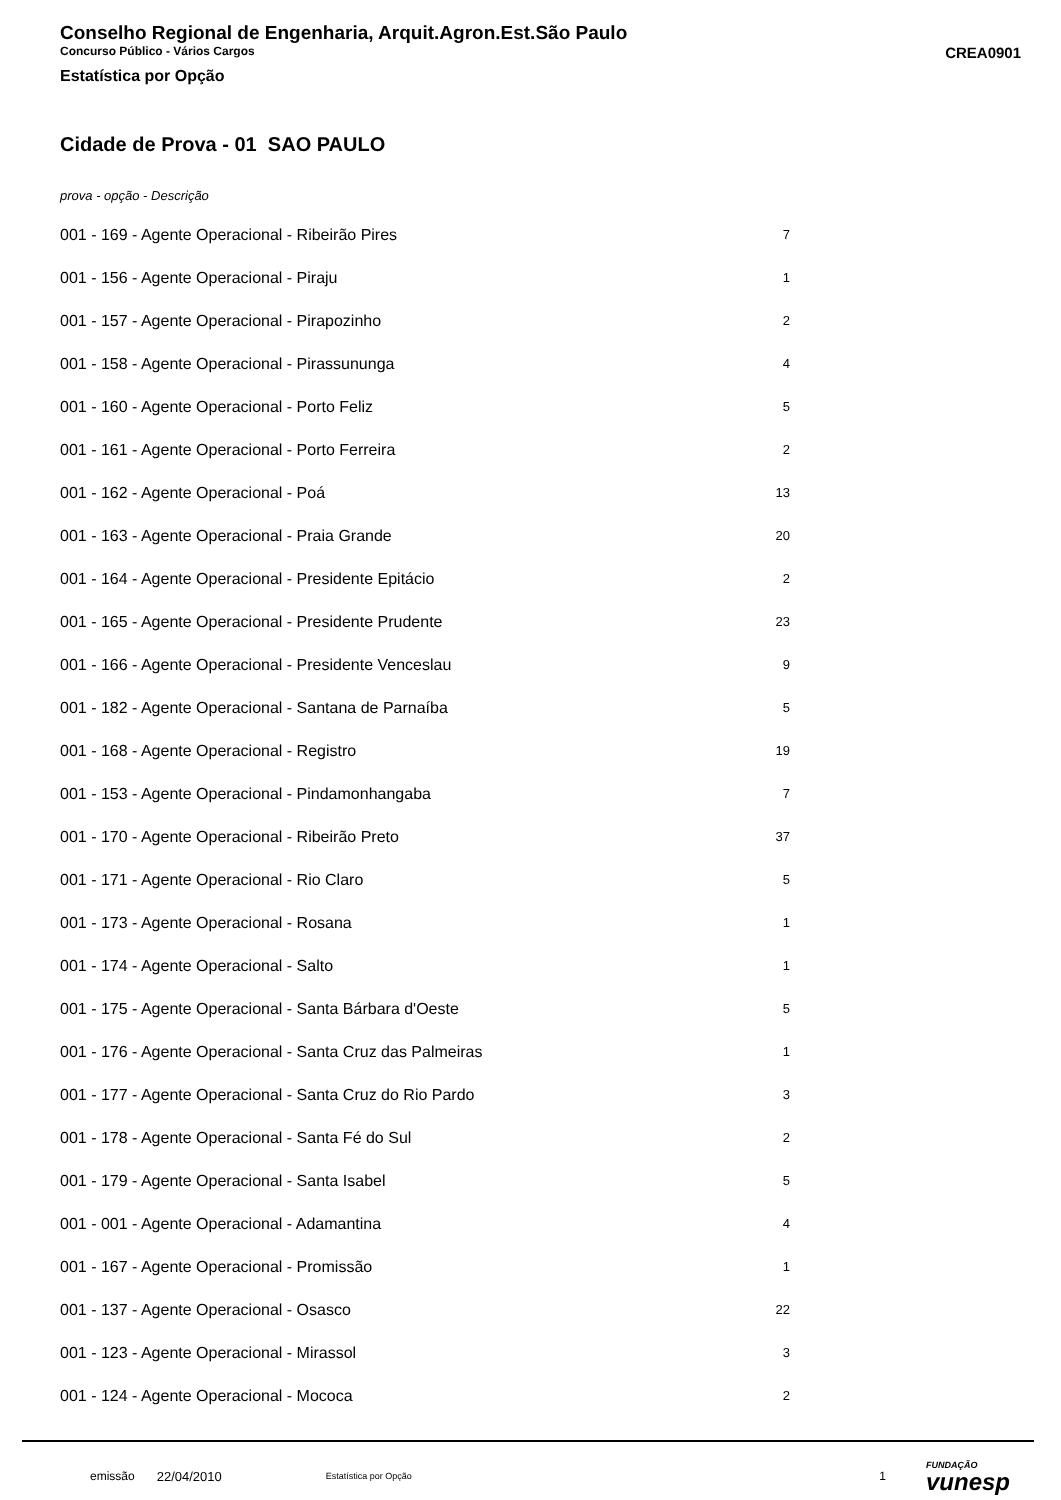Conselho Regional de Engenharia, Arquit.Agron.Est.São Paulo
Concurso Público - Vários Cargos CREA0901
Estatística por Opção
Cidade de Prova - 01 SAO PAULO
prova - opção - Descrição
| 001 - 169 - Agente Operacional - Ribeirão Pires | 7 |
| 001 - 156 - Agente Operacional - Piraju | 1 |
| 001 - 157 - Agente Operacional - Pirapozinho | 2 |
| 001 - 158 - Agente Operacional - Pirassununga | 4 |
| 001 - 160 - Agente Operacional - Porto Feliz | 5 |
| 001 - 161 - Agente Operacional - Porto Ferreira | 2 |
| 001 - 162 - Agente Operacional - Poá | 13 |
| 001 - 163 - Agente Operacional - Praia Grande | 20 |
| 001 - 164 - Agente Operacional - Presidente Epitácio | 2 |
| 001 - 165 - Agente Operacional - Presidente Prudente | 23 |
| 001 - 166 - Agente Operacional - Presidente Venceslau | 9 |
| 001 - 182 - Agente Operacional - Santana de Parnaíba | 5 |
| 001 - 168 - Agente Operacional - Registro | 19 |
| 001 - 153 - Agente Operacional - Pindamonhangaba | 7 |
| 001 - 170 - Agente Operacional - Ribeirão Preto | 37 |
| 001 - 171 - Agente Operacional - Rio Claro | 5 |
| 001 - 173 - Agente Operacional - Rosana | 1 |
| 001 - 174 - Agente Operacional - Salto | 1 |
| 001 - 175 - Agente Operacional - Santa Bárbara d'Oeste | 5 |
| 001 - 176 - Agente Operacional - Santa Cruz das Palmeiras | 1 |
| 001 - 177 - Agente Operacional - Santa Cruz do Rio Pardo | 3 |
| 001 - 178 - Agente Operacional - Santa Fé do Sul | 2 |
| 001 - 179 - Agente Operacional - Santa Isabel | 5 |
| 001 - 001 - Agente Operacional - Adamantina | 4 |
| 001 - 167 - Agente Operacional - Promissão | 1 |
| 001 - 137 - Agente Operacional - Osasco | 22 |
| 001 - 123 - Agente Operacional - Mirassol | 3 |
| 001 - 124 - Agente Operacional - Mococa | 2 |
emissão 22/04/2010 Estatística por Opção 1 FUNDAÇÃO
vunesp